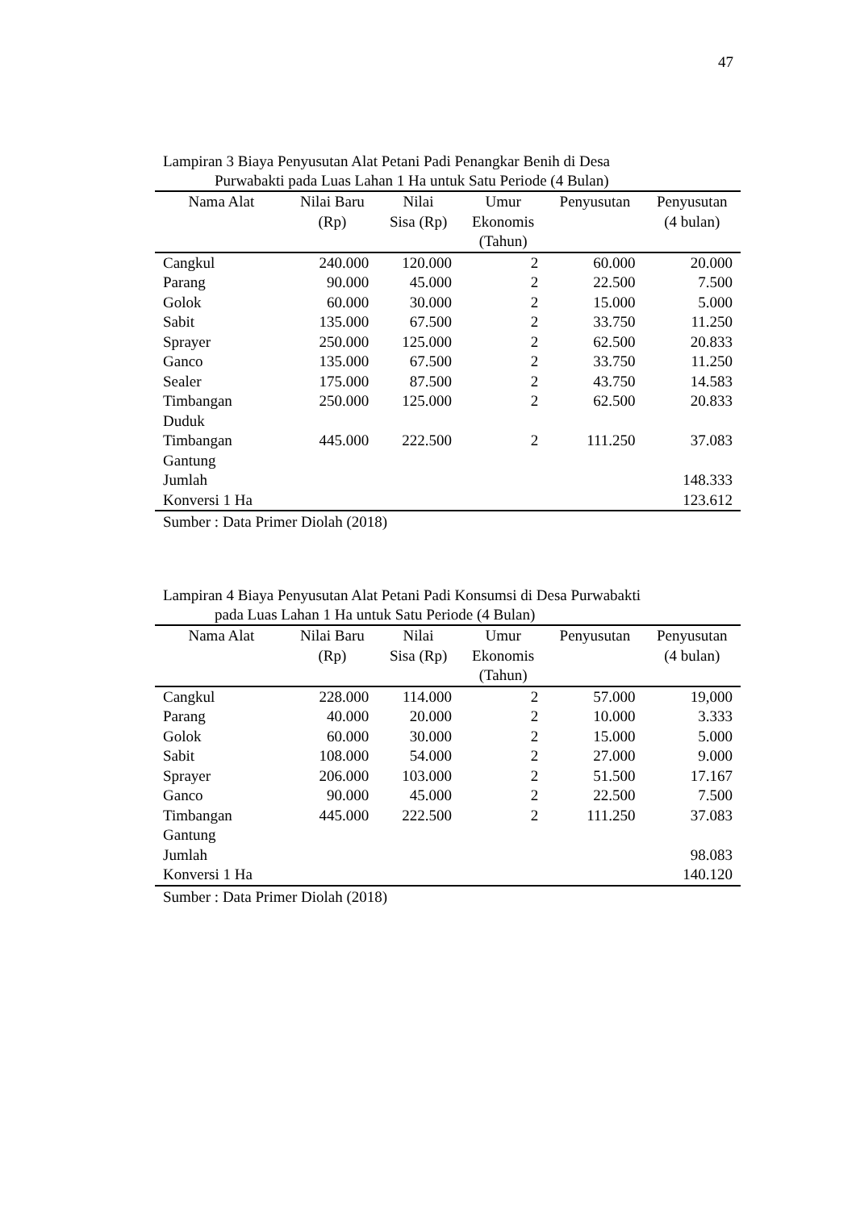47
Lampiran 3 Biaya Penyusutan Alat Petani Padi Penangkar Benih di Desa
Purwabakti pada Luas Lahan 1 Ha untuk Satu Periode (4 Bulan)
| Nama Alat | Nilai Baru (Rp) | Nilai Sisa (Rp) | Umur Ekonomis (Tahun) | Penyusutan | Penyusutan (4 bulan) |
| --- | --- | --- | --- | --- | --- |
| Cangkul | 240.000 | 120.000 | 2 | 60.000 | 20.000 |
| Parang | 90.000 | 45.000 | 2 | 22.500 | 7.500 |
| Golok | 60.000 | 30.000 | 2 | 15.000 | 5.000 |
| Sabit | 135.000 | 67.500 | 2 | 33.750 | 11.250 |
| Sprayer | 250.000 | 125.000 | 2 | 62.500 | 20.833 |
| Ganco | 135.000 | 67.500 | 2 | 33.750 | 11.250 |
| Sealer | 175.000 | 87.500 | 2 | 43.750 | 14.583 |
| Timbangan Duduk | 250.000 | 125.000 | 2 | 62.500 | 20.833 |
| Timbangan Gantung | 445.000 | 222.500 | 2 | 111.250 | 37.083 |
| Jumlah | | | | | 148.333 |
| Konversi 1 Ha | | | | | 123.612 |
Sumber : Data Primer Diolah (2018)
Lampiran 4 Biaya Penyusutan Alat Petani Padi Konsumsi di Desa Purwabakti
pada Luas Lahan 1 Ha untuk Satu Periode (4 Bulan)
| Nama Alat | Nilai Baru (Rp) | Nilai Sisa (Rp) | Umur Ekonomis (Tahun) | Penyusutan | Penyusutan (4 bulan) |
| --- | --- | --- | --- | --- | --- |
| Cangkul | 228.000 | 114.000 | 2 | 57.000 | 19,000 |
| Parang | 40.000 | 20.000 | 2 | 10.000 | 3.333 |
| Golok | 60.000 | 30.000 | 2 | 15.000 | 5.000 |
| Sabit | 108.000 | 54.000 | 2 | 27.000 | 9.000 |
| Sprayer | 206.000 | 103.000 | 2 | 51.500 | 17.167 |
| Ganco | 90.000 | 45.000 | 2 | 22.500 | 7.500 |
| Timbangan Gantung | 445.000 | 222.500 | 2 | 111.250 | 37.083 |
| Jumlah | | | | | 98.083 |
| Konversi 1 Ha | | | | | 140.120 |
Sumber : Data Primer Diolah (2018)